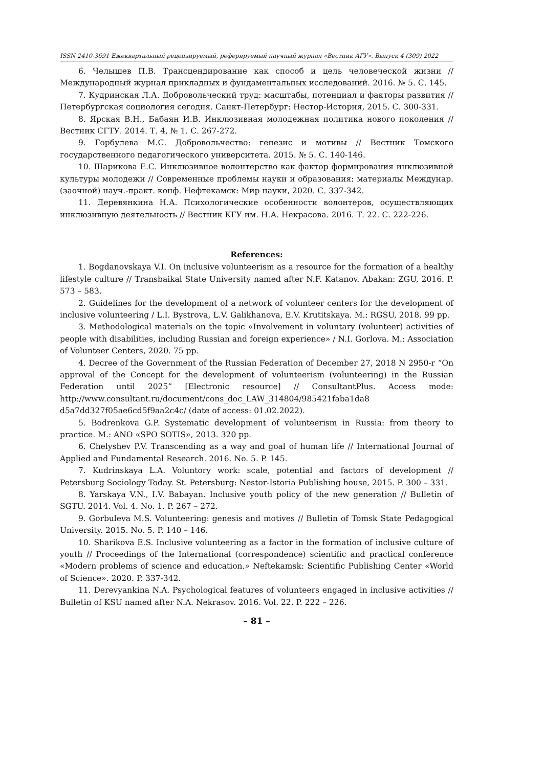ISSN 2410-3691 Ежеквартальный рецензируемый, реферируемый научный журнал «Вестник АГУ». Выпуск 4 (309) 2022
6. Челышев П.В. Трансцендирование как способ и цель человеческой жизни // Международный журнал прикладных и фундаментальных исследований. 2016. № 5. С. 145.
7. Кудринская Л.А. Добровольческий труд: масштабы, потенциал и факторы развития // Петербургская социология сегодня. Санкт-Петербург: Нестор-История, 2015. С. 300-331.
8. Ярская В.Н., Бабаян И.В. Инклюзивная молодежная политика нового поколения // Вестник СГТУ. 2014. Т. 4, № 1. С. 267-272.
9. Горбулева М.С. Добровольчество: генезис и мотивы // Вестник Томского государственного педагогического университета. 2015. № 5. С. 140-146.
10. Шарикова Е.С. Инклюзивное волонтерство как фактор формирования инклюзивной культуры молодежи // Современные проблемы науки и образования: материалы Междунар. (заочной) науч.-практ. конф. Нефтекамск: Мир науки, 2020. С. 337-342.
11. Деревянкина Н.А. Психологические особенности волонтеров, осуществляющих инклюзивную деятельность // Вестник КГУ им. Н.А. Некрасова. 2016. Т. 22. С. 222-226.
References:
1. Bogdanovskaya V.I. On inclusive volunteerism as a resource for the formation of a healthy lifestyle culture // Transbaikal State University named after N.F. Katanov. Abakan: ZGU, 2016. P. 573 – 583.
2. Guidelines for the development of a network of volunteer centers for the development of inclusive volunteering / L.I. Bystrova, L.V. Galikhanova, E.V. Krutitskaya. M.: RGSU, 2018. 99 pp.
3. Methodological materials on the topic «Involvement in voluntary (volunteer) activities of people with disabilities, including Russian and foreign experience» / N.I. Gorlova. M.: Association of Volunteer Centers, 2020. 75 pp.
4. Decree of the Government of the Russian Federation of December 27, 2018 N 2950-r “On approval of the Concept for the development of volunteerism (volunteering) in the Russian Federation until 2025” [Electronic resource] // ConsultantPlus. Access mode: http://www.consultant.ru/document/cons_doc_LAW_314804/985421faba1da8 d5a7dd327f05ae6cd5f9aa2c4c/ (date of access: 01.02.2022).
5. Bodrenkova G.P. Systematic development of volunteerism in Russia: from theory to practice. M.: ANO «SPO SOTIS», 2013. 320 pp.
6. Chelyshev P.V. Transcending as a way and goal of human life // International Journal of Applied and Fundamental Research. 2016. No. 5. P. 145.
7. Kudrinskaya L.A. Voluntory work: scale, potential and factors of development // Petersburg Sociology Today. St. Petersburg: Nestor-Istoria Publishing house, 2015. P. 300 – 331.
8. Yarskaya V.N., I.V. Babayan. Inclusive youth policy of the new generation // Bulletin of SGTU. 2014. Vol. 4. No. 1. P. 267 – 272.
9. Gorbuleva M.S. Volunteering: genesis and motives // Bulletin of Tomsk State Pedagogical University. 2015. No. 5. P. 140 – 146.
10. Sharikova E.S. Inclusive volunteering as a factor in the formation of inclusive culture of youth // Proceedings of the International (correspondence) scientific and practical conference «Modern problems of science and education.» Neftekamsk: Scientific Publishing Center «World of Science». 2020. P. 337-342.
11. Derevyankina N.A. Psychological features of volunteers engaged in inclusive activities // Bulletin of KSU named after N.A. Nekrasov. 2016. Vol. 22. P. 222 – 226.
– 81 –